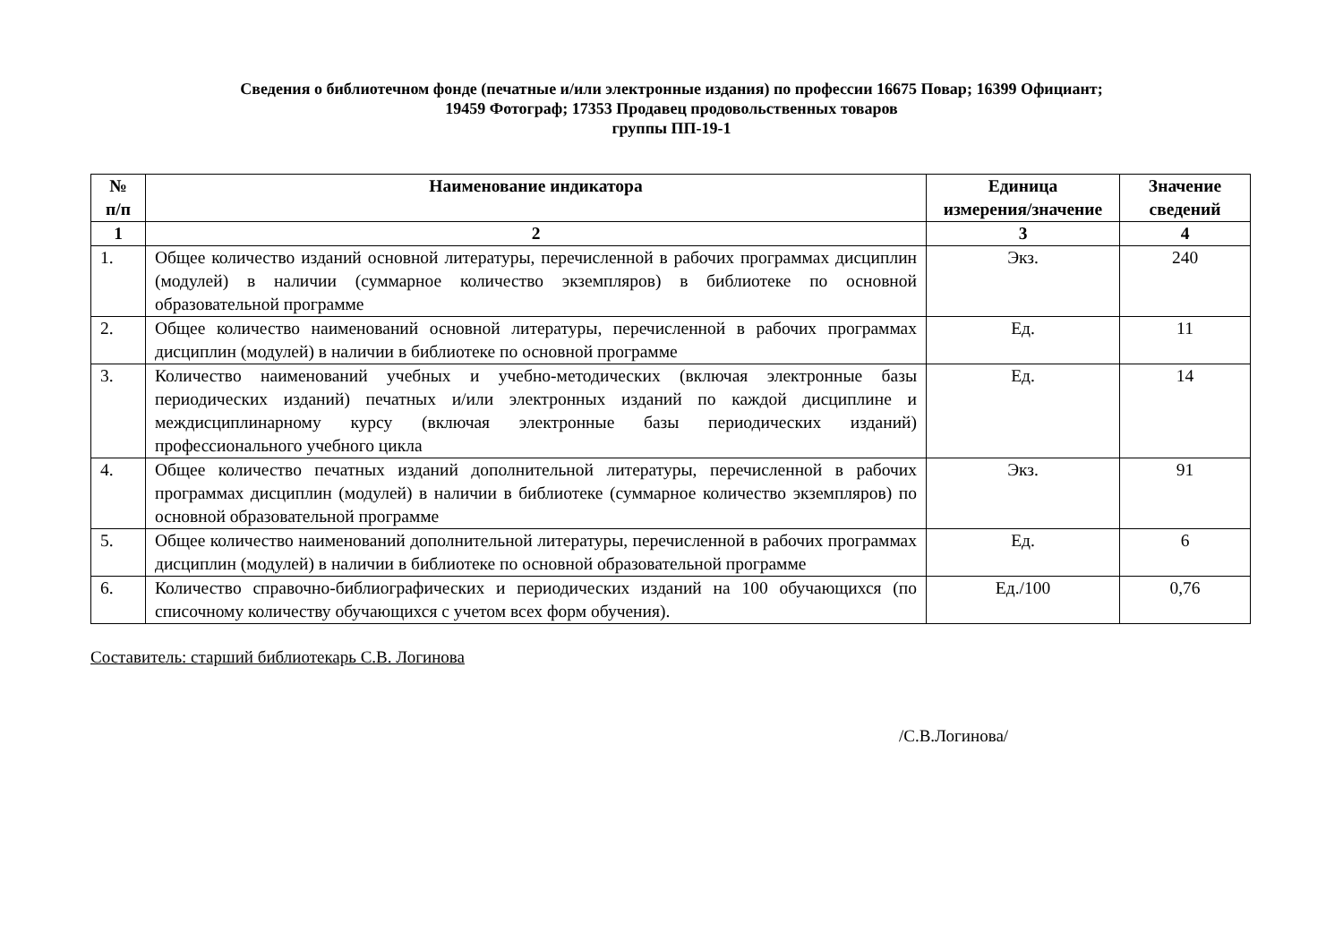Сведения о библиотечном фонде (печатные и/или электронные издания) по профессии 16675 Повар; 16399 Официант;
19459 Фотограф; 17353 Продавец продовольственных товаров
группы ПП-19-1
| № п/п | Наименование индикатора | Единица измерения/значение | Значение сведений |
| --- | --- | --- | --- |
| 1 | 2 | 3 | 4 |
| 1. | Общее количество изданий основной литературы, перечисленной в рабочих программах дисциплин (модулей) в наличии (суммарное количество экземпляров) в библиотеке по основной образовательной программе | Экз. | 240 |
| 2. | Общее количество наименований основной литературы, перечисленной в рабочих программах дисциплин (модулей) в наличии в библиотеке по основной программе | Ед. | 11 |
| 3. | Количество наименований учебных и учебно-методических (включая электронные базы периодических изданий) печатных и/или электронных изданий по каждой дисциплине и междисциплинарному курсу (включая электронные базы периодических изданий) профессионального учебного цикла | Ед. | 14 |
| 4. | Общее количество печатных изданий дополнительной литературы, перечисленной в рабочих программах дисциплин (модулей) в наличии в библиотеке (суммарное количество экземпляров) по основной образовательной программе | Экз. | 91 |
| 5. | Общее количество наименований дополнительной литературы, перечисленной в рабочих программах дисциплин (модулей) в наличии в библиотеке по основной образовательной программе | Ед. | 6 |
| 6. | Количество справочно-библиографических и периодических изданий на 100 обучающихся (по списочному количеству обучающихся с учетом всех форм обучения). | Ед./100 | 0,76 |
Составитель: старший библиотекарь С.В. Логинова
/С.В.Логинова/